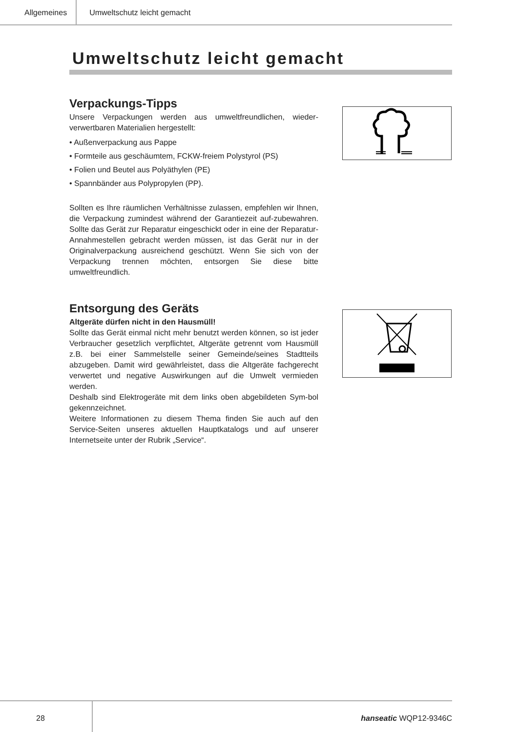Allgemeines Umweltschutz leicht gemacht
Umweltschutz leicht gemacht
Verpackungs-Tipps
Unsere Verpackungen werden aus umweltfreundlichen, wieder-verwertbaren Materialien hergestellt:
• Außenverpackung aus Pappe
• Formteile aus geschäumtem, FCKW-freiem Polystyrol (PS)
• Folien und Beutel aus Polyäthylen (PE)
• Spannbänder aus Polypropylen (PP).
Sollten es Ihre räumlichen Verhältnisse zulassen, empfehlen wir Ihnen, die Verpackung zumindest während der Garantiezeit auf-zubewahren. Sollte das Gerät zur Reparatur eingeschickt oder in eine der Reparatur-Annahmestellen gebracht werden müssen, ist das Gerät nur in der Originalverpackung ausreichend geschützt. Wenn Sie sich von der Verpackung trennen möchten, entsorgen Sie diese bitte umweltfreundlich.
Entsorgung des Geräts
Altgeräte dürfen nicht in den Hausmüll!
Sollte das Gerät einmal nicht mehr benutzt werden können, so ist jeder Verbraucher gesetzlich verpflichtet, Altgeräte getrennt vom Hausmüll z.B. bei einer Sammelstelle seiner Gemeinde/seines Stadtteils abzugeben. Damit wird gewährleistet, dass die Altgeräte fachgerecht verwertet und negative Auswirkungen auf die Umwelt vermieden werden.
Deshalb sind Elektrogeräte mit dem links oben abgebildeten Sym-bol gekennzeichnet.
Weitere Informationen zu diesem Thema finden Sie auch auf den Service-Seiten unseres aktuellen Hauptkatalogs und auf unserer Internetseite unter der Rubrik „Service“.
28
hanseatic WQP12-9346C